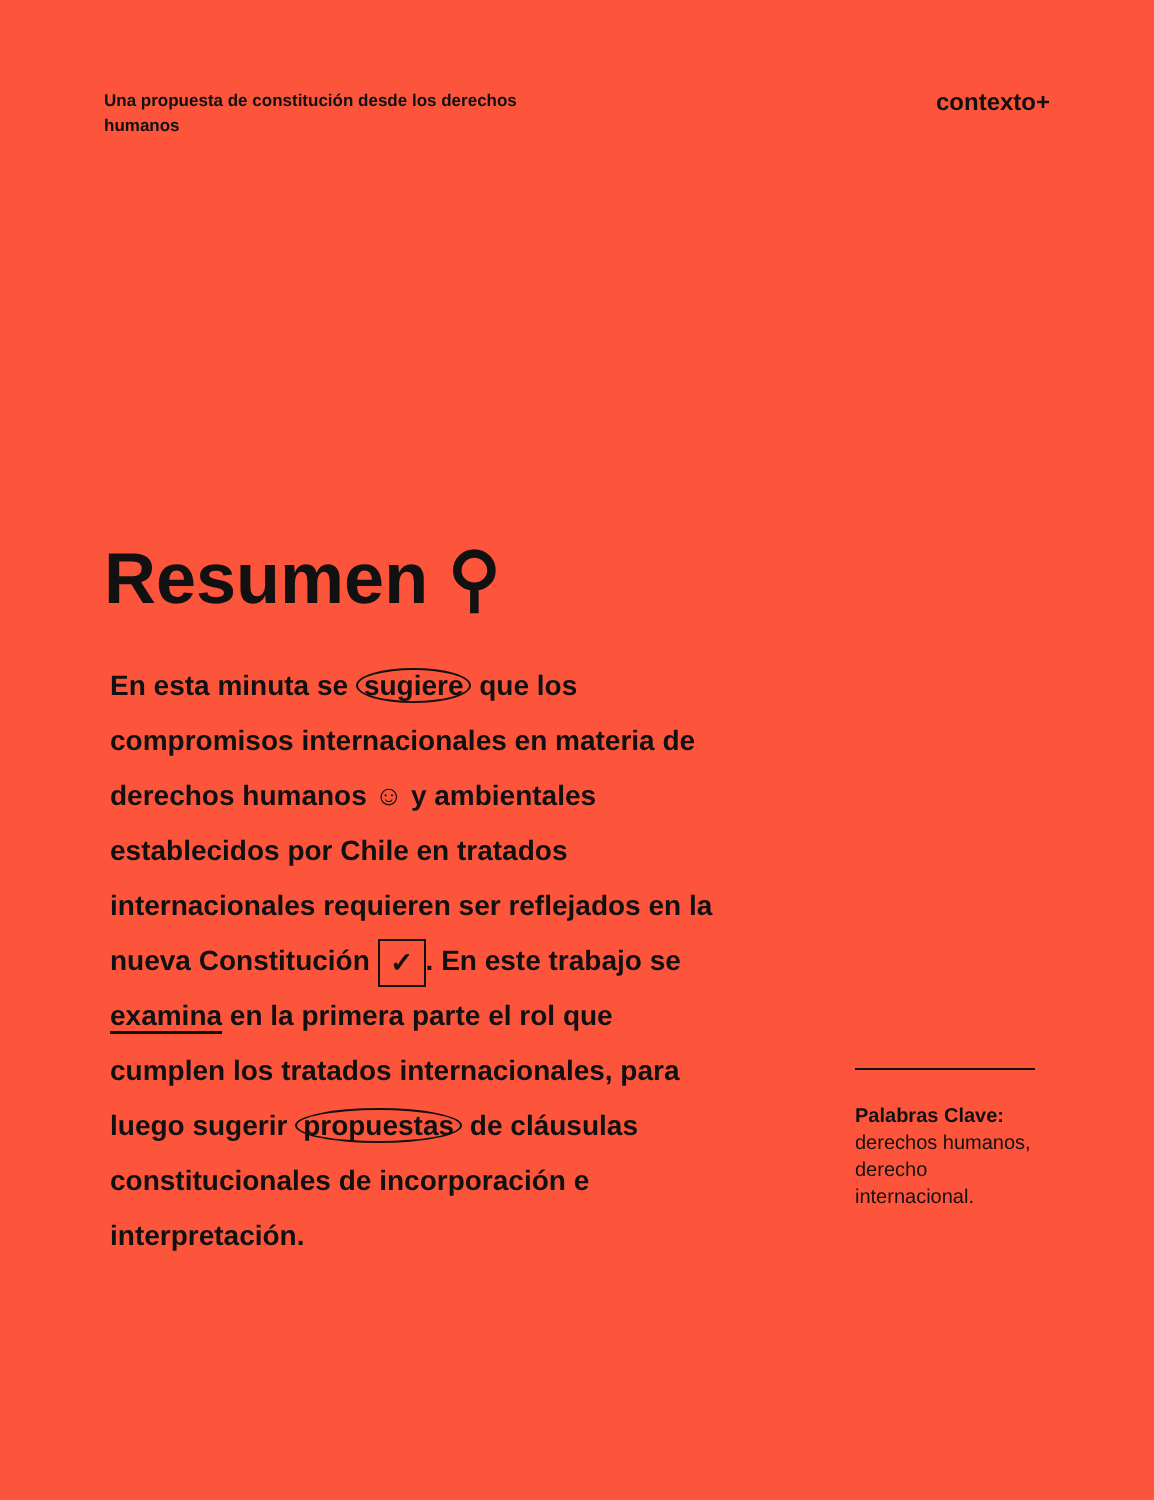Una propuesta de constitución desde los derechos humanos
contexto+
Resumen ⚲
En esta minuta se sugiere que los compromisos internacionales en materia de derechos humanos ☺ y ambientales establecidos por Chile en tratados internacionales requieren ser reflejados en la nueva Constitución ✓. En este trabajo se examina en la primera parte el rol que cumplen los tratados internacionales, para luego sugerir propuestas de cláusulas constitucionales de incorporación e interpretación.
Palabras Clave:
derechos humanos, derecho internacional.